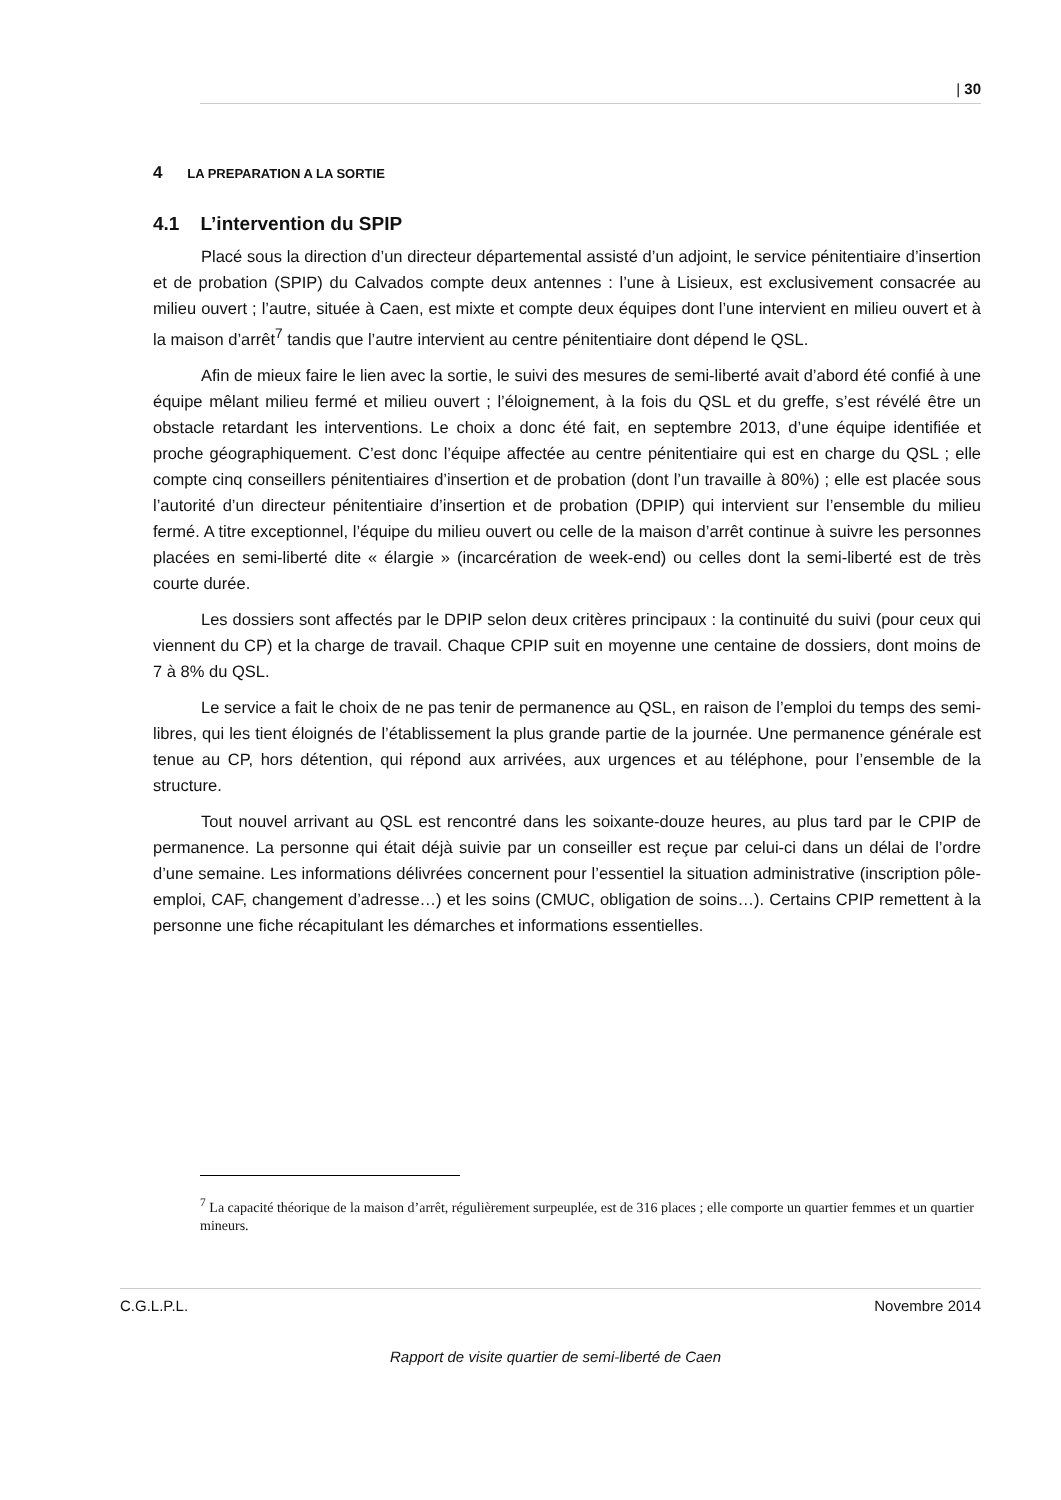| 30
4 LA PREPARATION A LA SORTIE
4.1 L’intervention du SPIP
Placé sous la direction d’un directeur départemental assisté d’un adjoint, le service pénitentiaire d’insertion et de probation (SPIP) du Calvados compte deux antennes : l’une à Lisieux, est exclusivement consacrée au milieu ouvert ; l’autre, située à Caen, est mixte et compte deux équipes dont l’une intervient en milieu ouvert et à la maison d’arrêt<sup>7</sup> tandis que l’autre intervient au centre pénitentiaire dont dépend le QSL.
Afin de mieux faire le lien avec la sortie, le suivi des mesures de semi-liberté avait d’abord été confié à une équipe mêlant milieu fermé et milieu ouvert ; l’éloignement, à la fois du QSL et du greffe, s’est révélé être un obstacle retardant les interventions. Le choix a donc été fait, en septembre 2013, d’une équipe identifiée et proche géographiquement. C’est donc l’équipe affectée au centre pénitentiaire qui est en charge du QSL ; elle compte cinq conseillers pénitentiaires d’insertion et de probation (dont l’un travaille à 80%) ; elle est placée sous l’autorité d’un directeur pénitentiaire d’insertion et de probation (DPIP) qui intervient sur l’ensemble du milieu fermé. A titre exceptionnel, l’équipe du milieu ouvert ou celle de la maison d’arrêt continue à suivre les personnes placées en semi-liberté dite « élargie » (incarcération de week-end) ou celles dont la semi-liberté est de très courte durée.
Les dossiers sont affectés par le DPIP selon deux critères principaux : la continuité du suivi (pour ceux qui viennent du CP) et la charge de travail. Chaque CPIP suit en moyenne une centaine de dossiers, dont moins de 7 à 8% du QSL.
Le service a fait le choix de ne pas tenir de permanence au QSL, en raison de l’emploi du temps des semi-libres, qui les tient éloignés de l’établissement la plus grande partie de la journée. Une permanence générale est tenue au CP, hors détention, qui répond aux arrivées, aux urgences et au téléphone, pour l’ensemble de la structure.
Tout nouvel arrivant au QSL est rencontré dans les soixante-douze heures, au plus tard par le CPIP de permanence. La personne qui était déjà suivie par un conseiller est reçue par celui-ci dans un délai de l’ordre d’une semaine. Les informations délivrées concernent pour l’essentiel la situation administrative (inscription pôle-emploi, CAF, changement d’adresse…) et les soins (CMUC, obligation de soins…). Certains CPIP remettent à la personne une fiche récapitulant les démarches et informations essentielles.
<sup>7</sup> La capacité théorique de la maison d’arrêt, régulièrement surpeuplée, est de 316 places ; elle comporte un quartier femmes et un quartier mineurs.
C.G.L.P.L. Novembre 2014
Rapport de visite quartier de semi-liberté de Caen